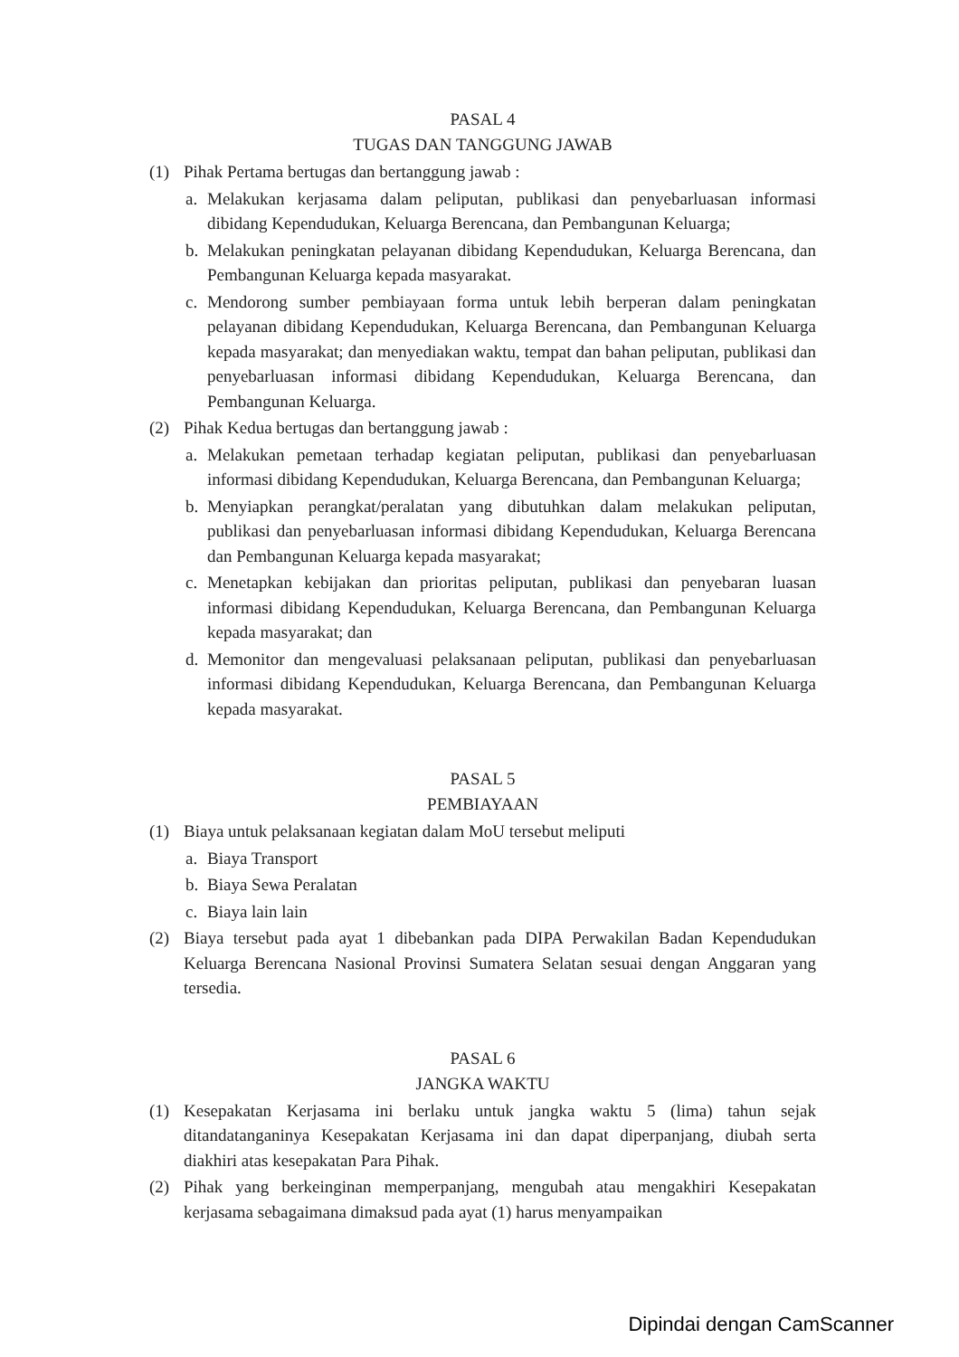PASAL 4
TUGAS DAN TANGGUNG JAWAB
(1) Pihak Pertama bertugas dan bertanggung jawab :
a. Melakukan kerjasama dalam peliputan, publikasi dan penyebarluasan informasi dibidang Kependudukan, Keluarga Berencana, dan Pembangunan Keluarga;
b. Melakukan peningkatan pelayanan dibidang Kependudukan, Keluarga Berencana, dan Pembangunan Keluarga kepada masyarakat.
c. Mendorong sumber pembiayaan forma untuk lebih berperan dalam peningkatan pelayanan dibidang Kependudukan, Keluarga Berencana, dan Pembangunan Keluarga kepada masyarakat; dan menyediakan waktu, tempat dan bahan peliputan, publikasi dan penyebarluasan informasi dibidang Kependudukan, Keluarga Berencana, dan Pembangunan Keluarga.
(2) Pihak Kedua bertugas dan bertanggung jawab :
a. Melakukan pemetaan terhadap kegiatan peliputan, publikasi dan penyebarluasan informasi dibidang Kependudukan, Keluarga Berencana, dan Pembangunan Keluarga;
b. Menyiapkan perangkat/peralatan yang dibutuhkan dalam melakukan peliputan, publikasi dan penyebarluasan informasi dibidang Kependudukan, Keluarga Berencana dan Pembangunan Keluarga kepada masyarakat;
c. Menetapkan kebijakan dan prioritas peliputan, publikasi dan penyebaran luasan informasi dibidang Kependudukan, Keluarga Berencana, dan Pembangunan Keluarga kepada masyarakat; dan
d. Memonitor dan mengevaluasi pelaksanaan peliputan, publikasi dan penyebarluasan informasi dibidang Kependudukan, Keluarga Berencana, dan Pembangunan Keluarga kepada masyarakat.
PASAL 5
PEMBIAYAAN
(1) Biaya untuk pelaksanaan kegiatan dalam MoU tersebut meliputi
a. Biaya Transport
b. Biaya Sewa Peralatan
c. Biaya lain lain
(2) Biaya tersebut pada ayat 1 dibebankan pada DIPA Perwakilan Badan Kependudukan Keluarga Berencana Nasional Provinsi Sumatera Selatan sesuai dengan Anggaran yang tersedia.
PASAL 6
JANGKA WAKTU
(1) Kesepakatan Kerjasama ini berlaku untuk jangka waktu 5 (lima) tahun sejak ditandatanganinya Kesepakatan Kerjasama ini dan dapat diperpanjang, diubah serta diakhiri atas kesepakatan Para Pihak.
(2) Pihak yang berkeinginan memperpanjang, mengubah atau mengakhiri Kesepakatan kerjasama sebagaimana dimaksud pada ayat (1) harus menyampaikan
Dipindai dengan CamScanner